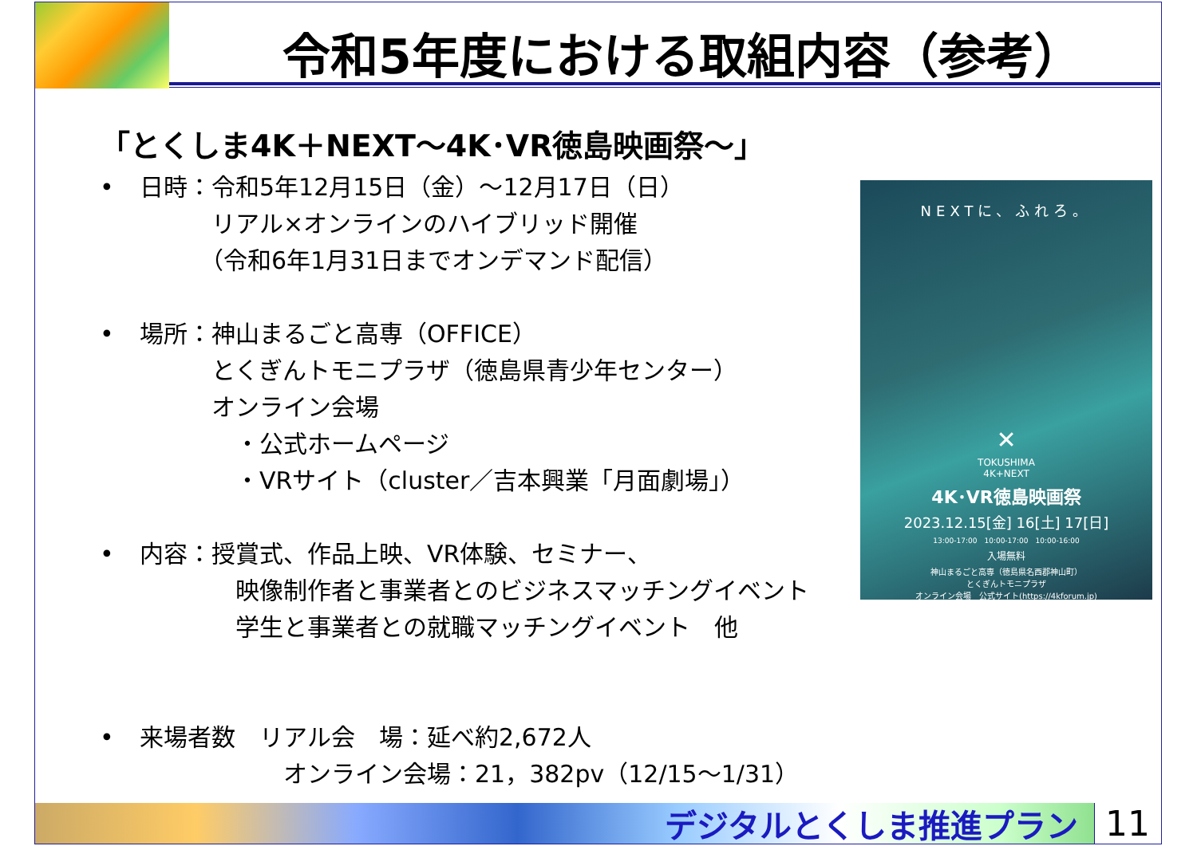令和5年度における取組内容（参考）
「とくしま4K＋NEXT～4K･VR徳島映画祭～」
• 日時：令和5年12月15日（金）～12月17日（日）
　　　リアル×オンラインのハイブリッド開催
　　　（令和6年1月31日までオンデマンド配信）
• 場所：神山まるごと高専（OFFICE）
　　　とくぎんトモニプラザ（徳島県青少年センター）
　　　オンライン会場
　　　　・公式ホームページ
　　　　・VRサイト（cluster／吉本興業「月面劇場」）
• 内容：授賞式、作品上映、VR体験、セミナー、
　　　　映像制作者と事業者とのビジネスマッチングイベント
　　　　学生と事業者との就職マッチングイベント　他
• 来場者数　リアル会　場：延べ約2,672人
　　　　　　オンライン会場：21，382pv（12/15～1/31）
NEXTに、ふれろ。
✕
TOKUSHIMA
4K+NEXT
4K･VR徳島映画祭
2023.12.15[金] 16[土] 17[日]
13:00-17:00　10:00-17:00　10:00-16:00
入場無料
神山まるごと高専（徳島県名西郡神山町）
とくぎんトモニプラザ
オンライン会場　公式サイト(https://4kforum.jp)
デジタルとくしま推進プラン 11